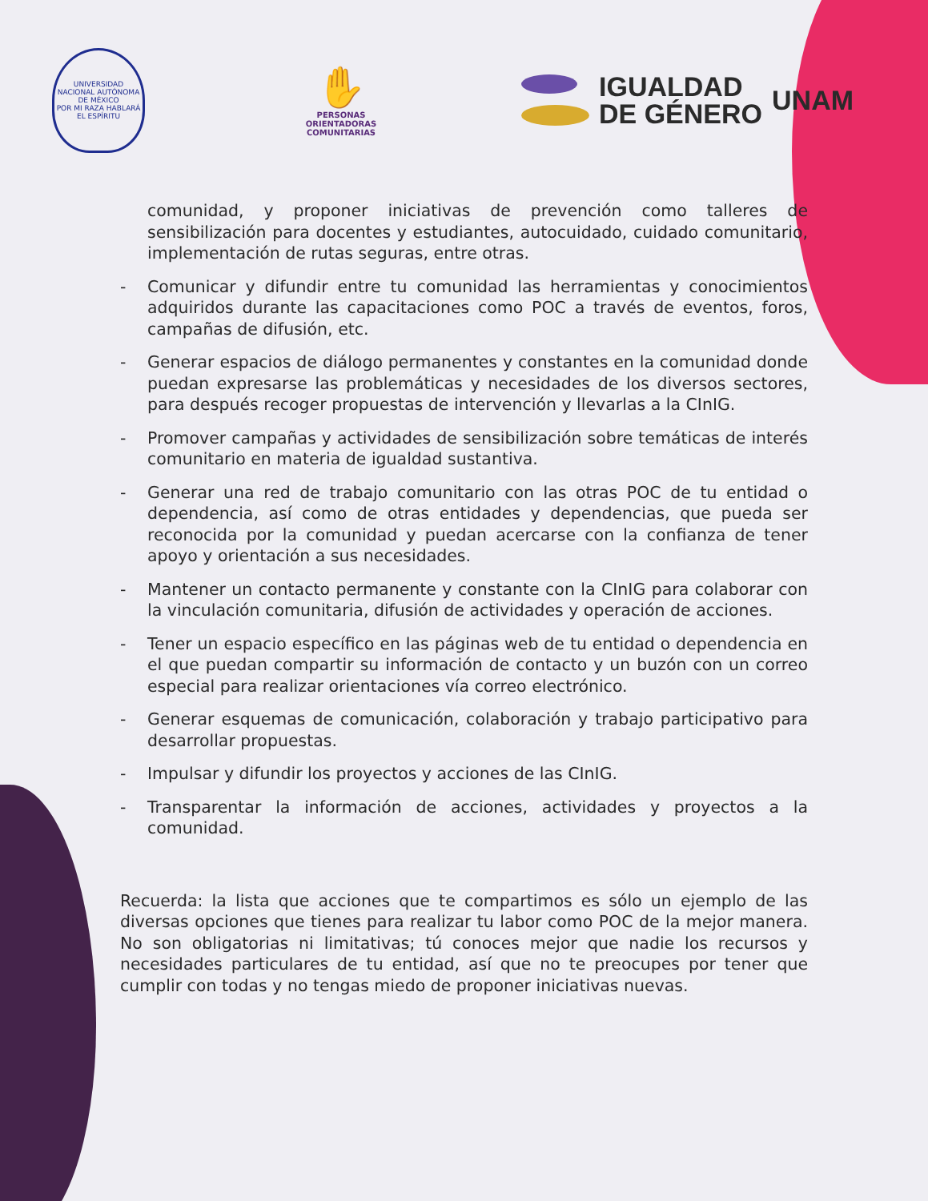UNIVERSIDAD NACIONAL AUTÓNOMA DE MÉXICO
POR MI RAZA HABLARÁ EL ESPÍRITU
✋
PERSONAS
ORIENTADORAS
COMUNITARIAS
IGUALDAD
DE GÉNERO
UNAM
comunidad, y proponer iniciativas de prevención como talleres de sensibilización para docentes y estudiantes, autocuidado, cuidado comunitario, implementación de rutas seguras, entre otras.
- Comunicar y difundir entre tu comunidad las herramientas y conocimientos adquiridos durante las capacitaciones como POC a través de eventos, foros, campañas de difusión, etc.
- Generar espacios de diálogo permanentes y constantes en la comunidad donde puedan expresarse las problemáticas y necesidades de los diversos sectores, para después recoger propuestas de intervención y llevarlas a la CInIG.
- Promover campañas y actividades de sensibilización sobre temáticas de interés comunitario en materia de igualdad sustantiva.
- Generar una red de trabajo comunitario con las otras POC de tu entidad o dependencia, así como de otras entidades y dependencias, que pueda ser reconocida por la comunidad y puedan acercarse con la confianza de tener apoyo y orientación a sus necesidades.
- Mantener un contacto permanente y constante con la CInIG para colaborar con la vinculación comunitaria, difusión de actividades y operación de acciones.
- Tener un espacio específico en las páginas web de tu entidad o dependencia en el que puedan compartir su información de contacto y un buzón con un correo especial para realizar orientaciones vía correo electrónico.
- Generar esquemas de comunicación, colaboración y trabajo participativo para desarrollar propuestas.
- Impulsar y difundir los proyectos y acciones de las CInIG.
- Transparentar la información de acciones, actividades y proyectos a la comunidad.
Recuerda: la lista que acciones que te compartimos es sólo un ejemplo de las diversas opciones que tienes para realizar tu labor como POC de la mejor manera. No son obligatorias ni limitativas; tú conoces mejor que nadie los recursos y necesidades particulares de tu entidad, así que no te preocupes por tener que cumplir con todas y no tengas miedo de proponer iniciativas nuevas.